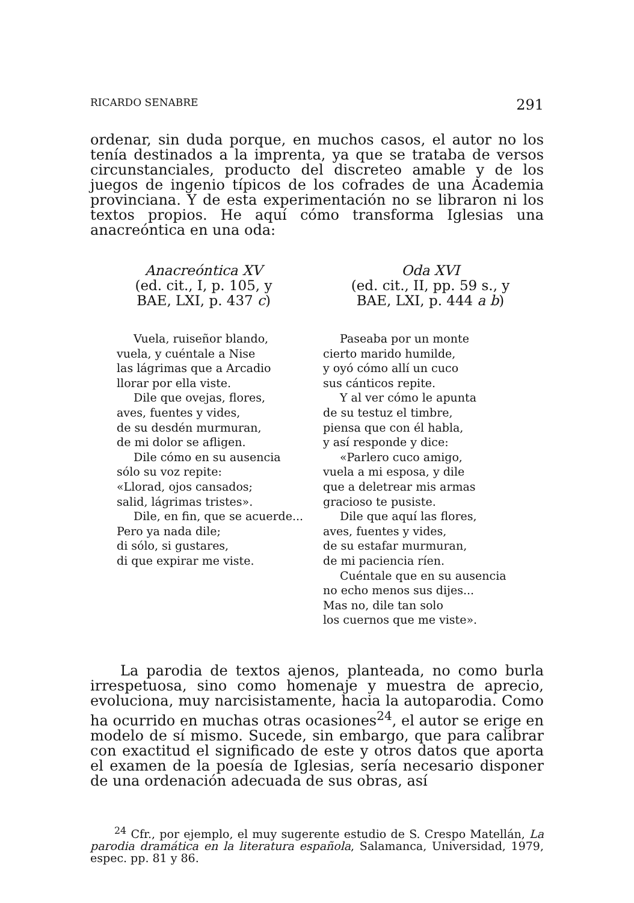RICARDO SENABRE 291
ordenar, sin duda porque, en muchos casos, el autor no los tenía destinados a la imprenta, ya que se trataba de versos circunstanciales, producto del discreteo amable y de los juegos de ingenio típicos de los cofrades de una Academia provinciana. Y de esta experimentación no se libraron ni los textos propios. He aquí cómo transforma Iglesias una anacreóntica en una oda:
Anacreóntica XV
(ed. cit., I, p. 105, y
BAE, LXI, p. 437 c)
Vuela, ruiseñor blando,
vuela, y cuéntale a Nise
las lágrimas que a Arcadio
llorar por ella viste.
Dile que ovejas, flores,
aves, fuentes y vides,
de su desdén murmuran,
de mi dolor se afligen.
Dile cómo en su ausencia
sólo su voz repite:
«Llorad, ojos cansados;
salid, lágrimas tristes».
Dile, en fin, que se acuerde...
Pero ya nada dile;
di sólo, si gustares,
di que expirar me viste.
Oda XVI
(ed. cit., II, pp. 59 s., y
BAE, LXI, p. 444 a b)
Paseaba por un monte
cierto marido humilde,
y oyó cómo allí un cuco
sus cánticos repite.
Y al ver cómo le apunta
de su testuz el timbre,
piensa que con él habla,
y así responde y dice:
«Parlero cuco amigo,
vuela a mi esposa, y dile
que a deletrear mis armas
gracioso te pusiste.
Dile que aquí las flores,
aves, fuentes y vides,
de su estafar murmuran,
de mi paciencia ríen.
Cuéntale que en su ausencia
no echo menos sus dijes...
Mas no, dile tan solo
los cuernos que me viste».
La parodia de textos ajenos, planteada, no como burla irrespetuosa, sino como homenaje y muestra de aprecio, evoluciona, muy narcisistamente, hacia la autoparodia. Como ha ocurrido en muchas otras ocasiones<sup>24</sup>, el autor se erige en modelo de sí mismo. Sucede, sin embargo, que para calibrar con exactitud el significado de este y otros datos que aporta el examen de la poesía de Iglesias, sería necesario disponer de una ordenación adecuada de sus obras, así
<sup>24</sup> Cfr., por ejemplo, el muy sugerente estudio de S. Crespo Matellán, La parodia dramática en la literatura española, Salamanca, Universidad, 1979, espec. pp. 81 y 86.